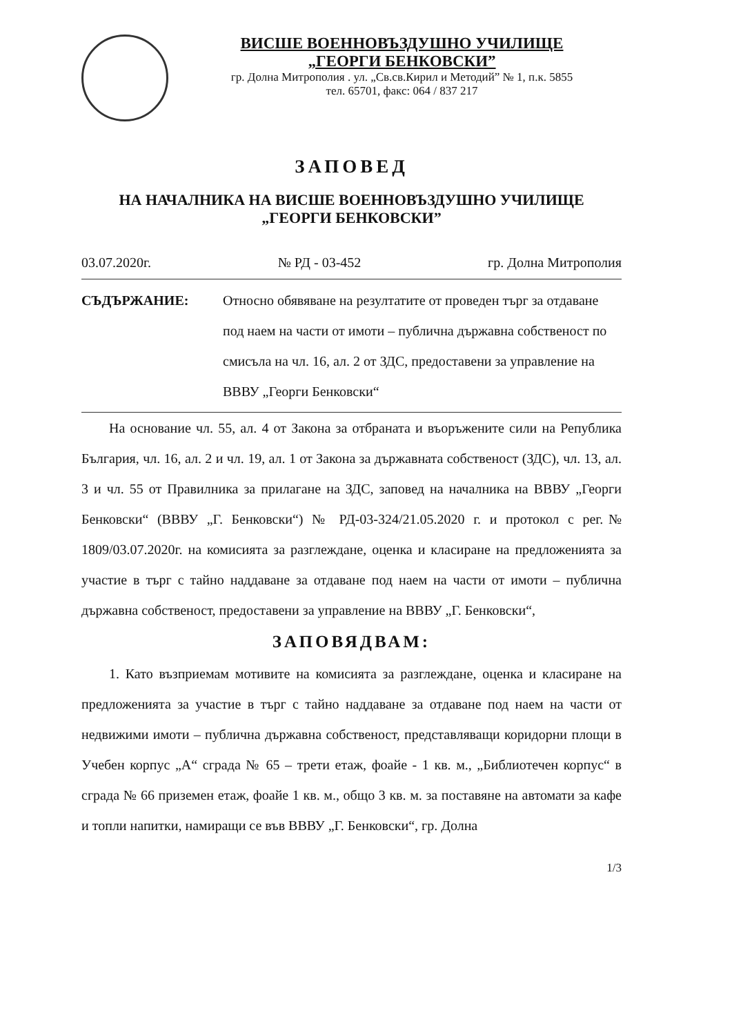ВИСШЕ ВОЕННОВЪЗДУШНО УЧИЛИЩЕ
„ГЕОРГИ БЕНКОВСКИ”
гр. Долна Митрополия . ул. „Св.св.Кирил и Методий” № 1, п.к. 5855
тел. 65701, факс: 064 / 837 217
ЗАПОВЕД
НА НАЧАЛНИКА НА ВИСШЕ ВОЕННОВЪЗДУШНО УЧИЛИЩЕ
„ГЕОРГИ БЕНКОВСКИ”
03.07.2020г. № РД - 03-452 гр. Долна Митрополия
СЪДЪРЖАНИЕ: Относно обявяване на резултатите от проведен търг за отдаване под наем на части от имоти – публична държавна собственост по смисъла на чл. 16, ал. 2 от ЗДС, предоставени за управление на ВВВУ „Георги Бенковски“
На основание чл. 55, ал. 4 от Закона за отбраната и въоръжените сили на Република България, чл. 16, ал. 2 и чл. 19, ал. 1 от Закона за държавната собственост (ЗДС), чл. 13, ал. 3 и чл. 55 от Правилника за прилагане на ЗДС, заповед на началника на ВВВУ „Георги Бенковски“ (ВВВУ „Г. Бенковски“) № РД-03-324/21.05.2020 г. и протокол с рег.№ 1809/03.07.2020г. на комисията за разглеждане, оценка и класиране на предложенията за участие в търг с тайно наддаване за отдаване под наем на части от имоти – публична държавна собственост, предоставени за управление на ВВВУ „Г. Бенковски“,
ЗАПОВЯДВАМ:
1. Като възприемам мотивите на комисията за разглеждане, оценка и класиране на предложенията за участие в търг с тайно наддаване за отдаване под наем на части от недвижими имоти – публична държавна собственост, представляващи коридорни площи в Учебен корпус „А“ сграда № 65 – трети етаж, фоайе - 1 кв. м., „Библиотечен корпус“ в сграда № 66 приземен етаж, фоайе 1 кв. м., общо 3 кв. м. за поставяне на автомати за кафе и топли напитки, намиращи се във ВВВУ „Г. Бенковски“, гр. Долна
1/3